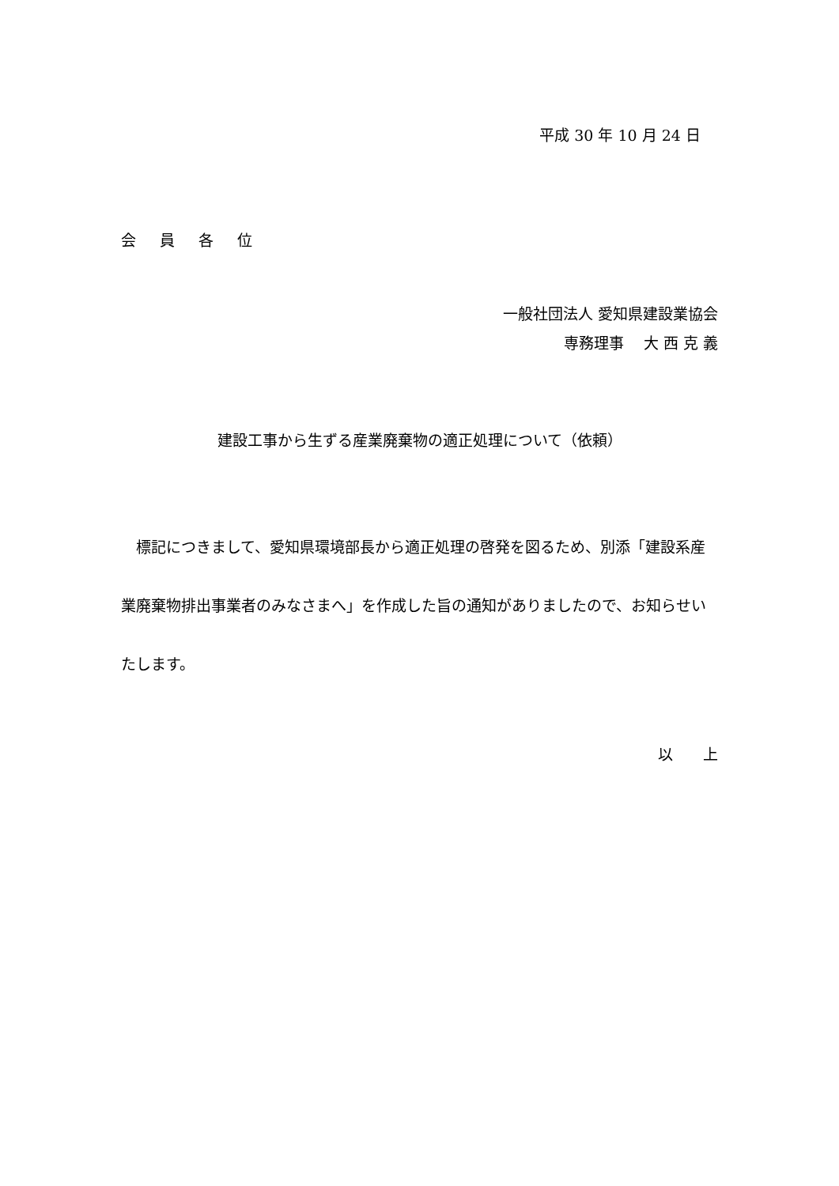平成 30 年 10 月 24 日
会員各位
一般社団法人 愛知県建設業協会
専務理事　 大 西 克 義
建設工事から生ずる産業廃棄物の適正処理について（依頼）
　標記につきまして、愛知県環境部長から適正処理の啓発を図るため、別添「建設系産業廃棄物排出事業者のみなさまへ」を作成した旨の通知がありましたので、お知らせいたします。
以　　上